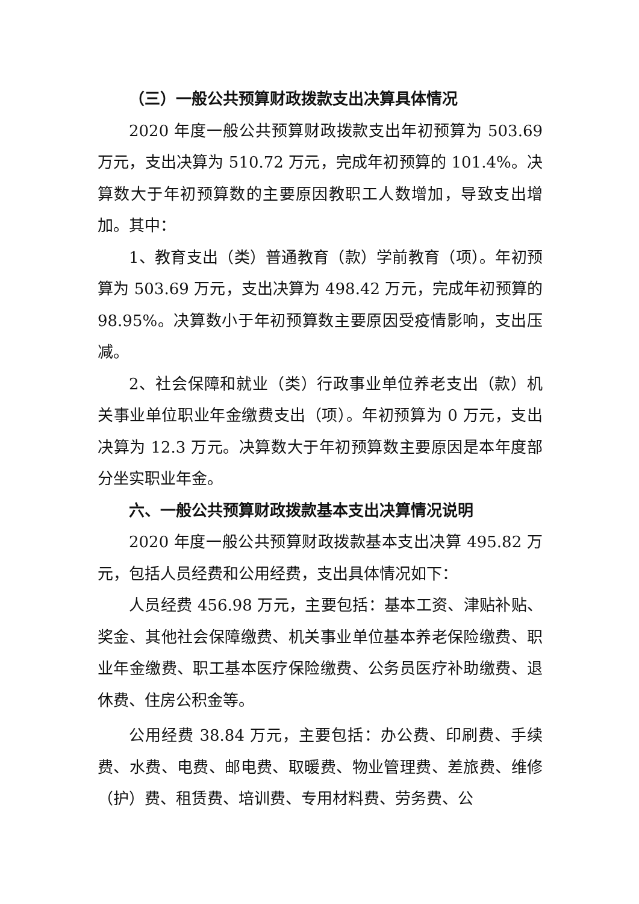（三）一般公共预算财政拨款支出决算具体情况
2020 年度一般公共预算财政拨款支出年初预算为 503.69 万元，支出决算为 510.72 万元，完成年初预算的 101.4%。决算数大于年初预算数的主要原因教职工人数增加，导致支出增加。其中：
1、教育支出（类）普通教育（款）学前教育（项）。年初预算为 503.69 万元，支出决算为 498.42 万元，完成年初预算的 98.95%。决算数小于年初预算数主要原因受疫情影响，支出压减。
2、社会保障和就业（类）行政事业单位养老支出（款）机关事业单位职业年金缴费支出（项）。年初预算为 0 万元，支出决算为 12.3 万元。决算数大于年初预算数主要原因是本年度部分坐实职业年金。
六、一般公共预算财政拨款基本支出决算情况说明
2020 年度一般公共预算财政拨款基本支出决算 495.82 万元，包括人员经费和公用经费，支出具体情况如下：
人员经费 456.98 万元，主要包括：基本工资、津贴补贴、奖金、其他社会保障缴费、机关事业单位基本养老保险缴费、职业年金缴费、职工基本医疗保险缴费、公务员医疗补助缴费、退休费、住房公积金等。
公用经费 38.84 万元，主要包括：办公费、印刷费、手续费、水费、电费、邮电费、取暖费、物业管理费、差旅费、维修（护）费、租赁费、培训费、专用材料费、劳务费、公